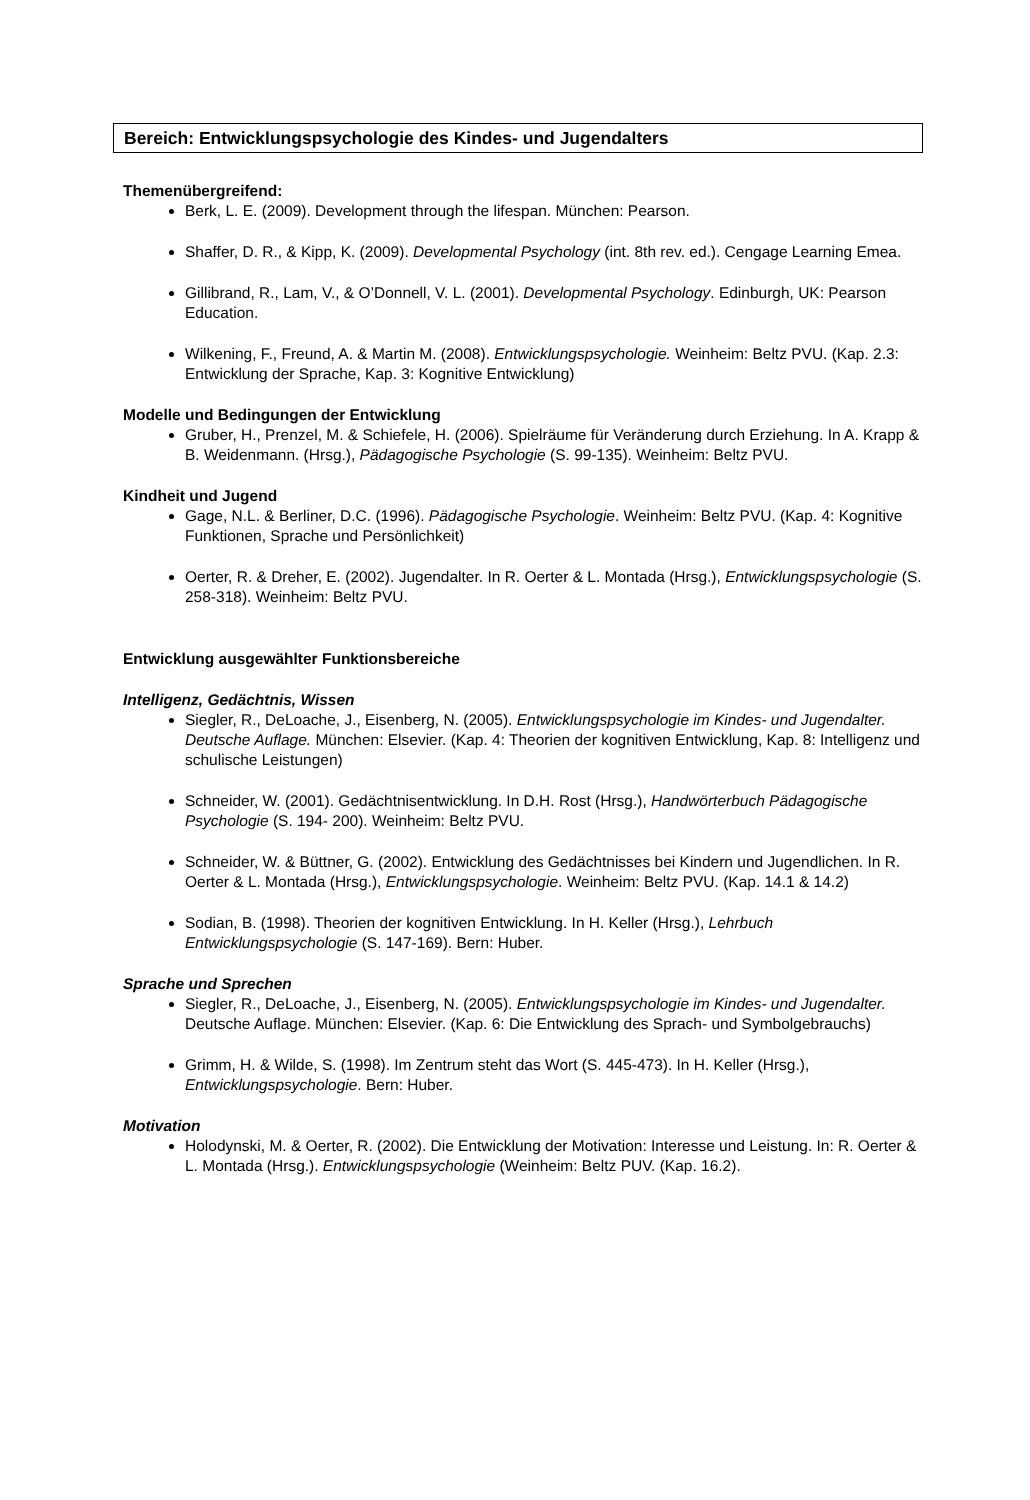Bereich: Entwicklungspsychologie des Kindes- und Jugendalters
Themenübergreifend:
Berk, L. E. (2009). Development through the lifespan. München: Pearson.
Shaffer, D. R., & Kipp, K. (2009). Developmental Psychology (int. 8th rev. ed.). Cengage Learning Emea.
Gillibrand, R., Lam, V., & O’Donnell, V. L. (2001). Developmental Psychology. Edinburgh, UK: Pearson Education.
Wilkening, F., Freund, A. & Martin M. (2008). Entwicklungspsychologie. Weinheim: Beltz PVU. (Kap. 2.3: Entwicklung der Sprache, Kap. 3: Kognitive Entwicklung)
Modelle und Bedingungen der Entwicklung
Gruber, H., Prenzel, M. & Schiefele, H. (2006). Spielräume für Veränderung durch Erziehung. In A. Krapp & B. Weidenmann. (Hrsg.), Pädagogische Psychologie (S. 99-135). Weinheim: Beltz PVU.
Kindheit und Jugend
Gage, N.L. & Berliner, D.C. (1996). Pädagogische Psychologie. Weinheim: Beltz PVU. (Kap. 4: Kognitive Funktionen, Sprache und Persönlichkeit)
Oerter, R. & Dreher, E. (2002). Jugendalter. In R. Oerter & L. Montada (Hrsg.), Entwicklungspsychologie (S. 258-318). Weinheim: Beltz PVU.
Entwicklung ausgewählter Funktionsbereiche
Intelligenz, Gedächtnis, Wissen
Siegler, R., DeLoache, J., Eisenberg, N. (2005). Entwicklungspsychologie im Kindes- und Jugendalter. Deutsche Auflage. München: Elsevier. (Kap. 4: Theorien der kognitiven Entwicklung, Kap. 8: Intelligenz und schulische Leistungen)
Schneider, W. (2001). Gedächtnisentwicklung. In D.H. Rost (Hrsg.), Handwörterbuch Pädagogische Psychologie (S. 194- 200). Weinheim: Beltz PVU.
Schneider, W. & Büttner, G. (2002). Entwicklung des Gedächtnisses bei Kindern und Jugendlichen. In R. Oerter & L. Montada (Hrsg.), Entwicklungspsychologie. Weinheim: Beltz PVU. (Kap. 14.1 & 14.2)
Sodian, B. (1998). Theorien der kognitiven Entwicklung. In H. Keller (Hrsg.), Lehrbuch Entwicklungspsychologie (S. 147-169). Bern: Huber.
Sprache und Sprechen
Siegler, R., DeLoache, J., Eisenberg, N. (2005). Entwicklungspsychologie im Kindes- und Jugendalter. Deutsche Auflage. München: Elsevier. (Kap. 6: Die Entwicklung des Sprach- und Symbolgebrauchs)
Grimm, H. & Wilde, S. (1998). Im Zentrum steht das Wort (S. 445-473). In H. Keller (Hrsg.), Entwicklungspsychologie. Bern: Huber.
Motivation
Holodynski, M. & Oerter, R. (2002). Die Entwicklung der Motivation: Interesse und Leistung. In: R. Oerter & L. Montada (Hrsg.). Entwicklungspsychologie (Weinheim: Beltz PUV. (Kap. 16.2).